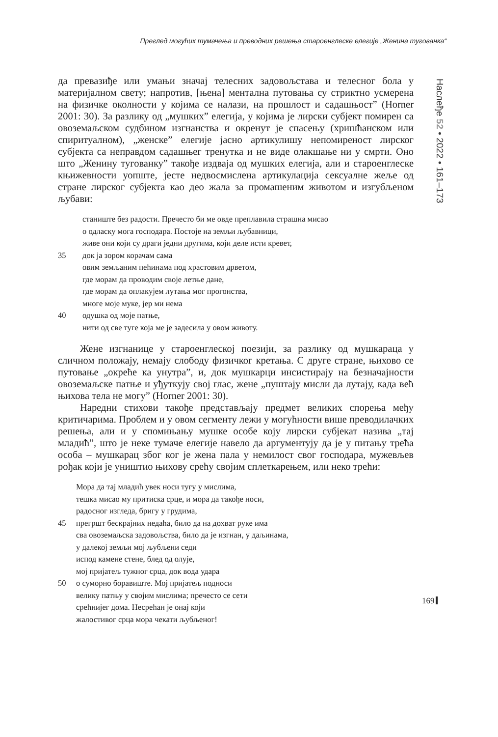Преглед могућих тумачења и преводних решења староенглеске елегије „Женина тугованка“
Наслеђе 52 • 2022 • 161–173
да превазиђе или умањи значај телесних задовољстава и телесног бола у материјалном свету; напротив, [њена] ментална путовања су стриктно усмерена на физичке околности у којима се налази, на прошлост и садашњост” (Horner 2001: 30). За разлику од „мушких” елегија, у којима је лирски субјект помирен са овоземаљском судбином изгнанства и окренут је спасењу (хришћанском или спиритуалном), „женске” елегије јасно артикулишу непомиреност лирског субјекта са неправдом садашњег тренутка и не виде олакшање ни у смрти. Оно што „Женину тугованку” такође издваја од мушких елегија, али и староенглеске књижевности уопште, јесте недвосмислена артикулација сексуалне жеље од стране лирског субјекта као део жала за промашеним животом и изгубљеном љубави:
станиште без радости. Пречесто би ме овде преплавила страшна мисао
о одласку мога господара. Постоје на земљи љубавници,
живе они који су драги једни другима, који деле исти кревет,
35 док ја зором корачам сама
овим земљаним пећинама под храстовим дрветом,
где морам да проводим своје летње дане,
где морам да оплакујем лутања мог прогонства,
многе моје муке, јер ми нема
40 одушка од моје патње,
нити од све туге која ме је задесила у овом животу.
Жене изгнанице у староенглеској поезији, за разлику од мушкараца у сличном положају, немају слободу физичког кретања. С друге стране, њихово се путовање „окреће ка унутра”, и, док мушкарци инсистирају на безначајности овоземаљске патње и уђуткују свој глас, жене „пуштају мисли да лутају, када већ њихова тела не могу” (Horner 2001: 30).
Наредни стихови такође представљају предмет великих спорења међу критичарима. Проблем и у овом сегменту лежи у могућности више преводилачких решења, али и у спомињању мушке особе коју лирски субјекат назива „тај младић”, што је неке тумаче елегије навело да аргументују да је у питању трећа особа – мушкарац због ког је жена пала у немилост свог господара, мужевљев рођак који је уништио њихову срећу својим сплеткарењем, или неко трећи:
Мора да тај младић увек носи тугу у мислима,
тешка мисао му притиска срце, и мора да такође носи,
радосног изгледа, бригу у грудима,
45 прегршт бескрајних недаћа, било да на дохват руке има
сва овоземаљска задовољства, било да је изгнан, у даљинама,
у далекој земљи мој љубљени седи
испод камене стене, блед од олује,
мој пријатељ тужног срца, док вода удара
50 о суморно боравиште. Мој пријатељ подноси
велику патњу у својим мислима; пречесто се сети
срећнијег дома. Несрећан је онај који
жалостивог срца мора чекати љубљеног!
169